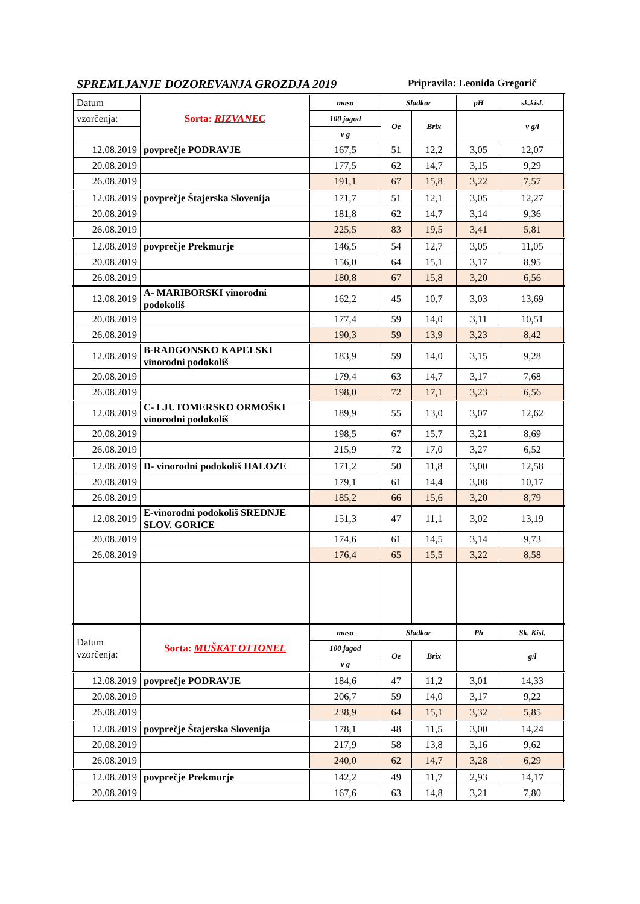SPREMLJANJE DOZOREVANJA GROZDJA 2019 Pripravila: Leonida Gregorič
| Datum | Sorta: RIZVANEC | masa | Sladkor | | pH | sk.kisl. |
| vzorčenja: | | 100 jagod | Oe | Brix | | v g/l |
| | | v g | | | | |
| 12.08.2019 | povprečje PODRAVJE | 167,5 | 51 | 12,2 | 3,05 | 12,07 |
| 20.08.2019 | | 177,5 | 62 | 14,7 | 3,15 | 9,29 |
| 26.08.2019 | | 191,1 | 67 | 15,8 | 3,22 | 7,57 |
| 12.08.2019 | povprečje Štajerska Slovenija | 171,7 | 51 | 12,1 | 3,05 | 12,27 |
| 20.08.2019 | | 181,8 | 62 | 14,7 | 3,14 | 9,36 |
| 26.08.2019 | | 225,5 | 83 | 19,5 | 3,41 | 5,81 |
| 12.08.2019 | povprečje Prekmurje | 146,5 | 54 | 12,7 | 3,05 | 11,05 |
| 20.08.2019 | | 156,0 | 64 | 15,1 | 3,17 | 8,95 |
| 26.08.2019 | | 180,8 | 67 | 15,8 | 3,20 | 6,56 |
| 12.08.2019 | A- MARIBORSKI vinorodni podokoliš | 162,2 | 45 | 10,7 | 3,03 | 13,69 |
| 20.08.2019 | | 177,4 | 59 | 14,0 | 3,11 | 10,51 |
| 26.08.2019 | | 190,3 | 59 | 13,9 | 3,23 | 8,42 |
| 12.08.2019 | B-RADGONSKO KAPELSKI vinorodni podokoliš | 183,9 | 59 | 14,0 | 3,15 | 9,28 |
| 20.08.2019 | | 179,4 | 63 | 14,7 | 3,17 | 7,68 |
| 26.08.2019 | | 198,0 | 72 | 17,1 | 3,23 | 6,56 |
| 12.08.2019 | C- LJUTOMERSKO ORMOŠKI vinorodni podokoliš | 189,9 | 55 | 13,0 | 3,07 | 12,62 |
| 20.08.2019 | | 198,5 | 67 | 15,7 | 3,21 | 8,69 |
| 26.08.2019 | | 215,9 | 72 | 17,0 | 3,27 | 6,52 |
| 12.08.2019 | D- vinorodni podokoliš HALOZE | 171,2 | 50 | 11,8 | 3,00 | 12,58 |
| 20.08.2019 | | 179,1 | 61 | 14,4 | 3,08 | 10,17 |
| 26.08.2019 | | 185,2 | 66 | 15,6 | 3,20 | 8,79 |
| 12.08.2019 | E-vinorodni podokoliš SREDNJE SLOV. GORICE | 151,3 | 47 | 11,1 | 3,02 | 13,19 |
| 20.08.2019 | | 174,6 | 61 | 14,5 | 3,14 | 9,73 |
| 26.08.2019 | | 176,4 | 65 | 15,5 | 3,22 | 8,58 |
| Datum vzorčenja: | Sorta: MUŠKAT OTTONEL | masa | Sladkor | | Ph | Sk. Kisl. |
| | | 100 jagod | Oe | Brix | | g/l |
| | | v g | | | | |
| 12.08.2019 | povprečje PODRAVJE | 184,6 | 47 | 11,2 | 3,01 | 14,33 |
| 20.08.2019 | | 206,7 | 59 | 14,0 | 3,17 | 9,22 |
| 26.08.2019 | | 238,9 | 64 | 15,1 | 3,32 | 5,85 |
| 12.08.2019 | povprečje Štajerska Slovenija | 178,1 | 48 | 11,5 | 3,00 | 14,24 |
| 20.08.2019 | | 217,9 | 58 | 13,8 | 3,16 | 9,62 |
| 26.08.2019 | | 240,0 | 62 | 14,7 | 3,28 | 6,29 |
| 12.08.2019 | povprečje Prekmurje | 142,2 | 49 | 11,7 | 2,93 | 14,17 |
| 20.08.2019 | | 167,6 | 63 | 14,8 | 3,21 | 7,80 |